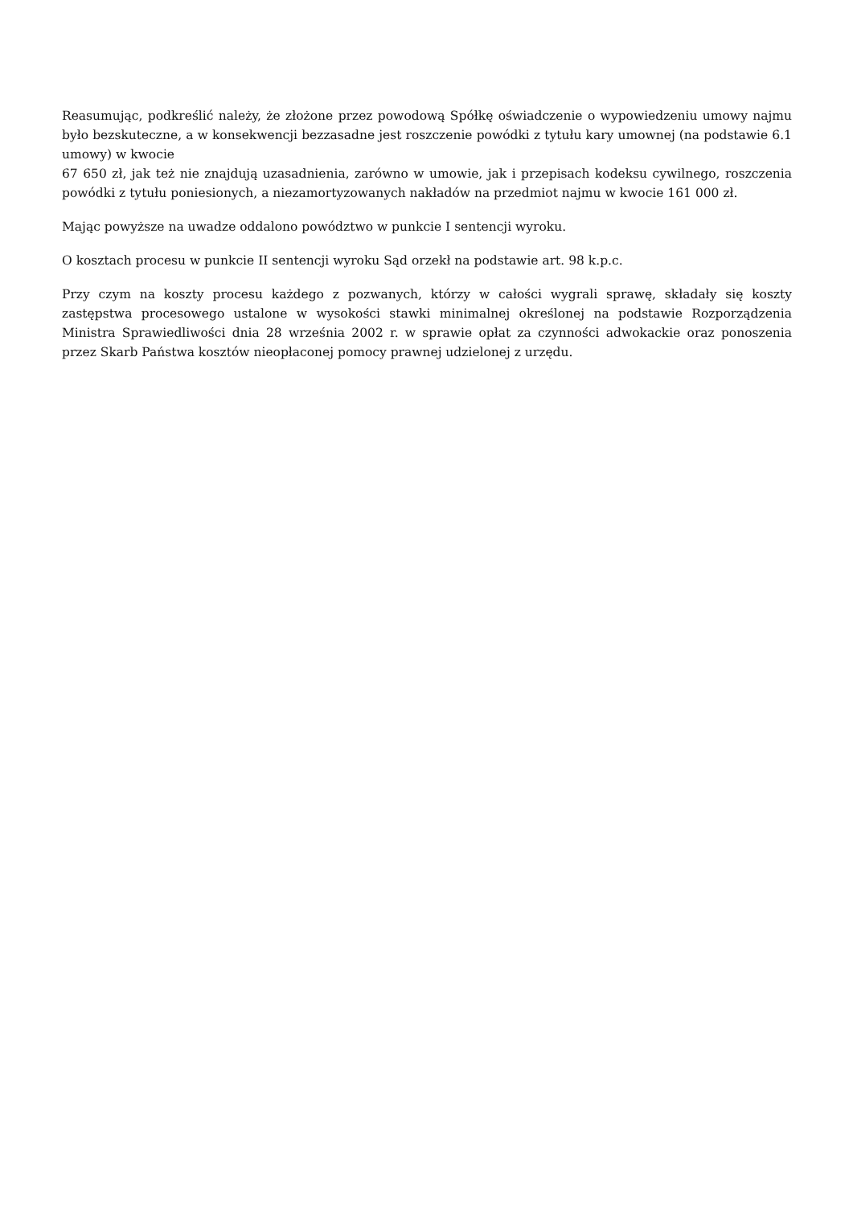Reasumując, podkreślić należy, że złożone przez powodową Spółkę oświadczenie o wypowiedzeniu umowy najmu było bezskuteczne, a w konsekwencji bezzasadne jest roszczenie powódki z tytułu kary umownej (na podstawie 6.1 umowy) w kwocie
67 650 zł, jak też nie znajdują uzasadnienia, zarówno w umowie, jak i przepisach kodeksu cywilnego, roszczenia powódki z tytułu poniesionych, a niezamortyzowanych nakładów na przedmiot najmu w kwocie 161 000 zł.
Mając powyższe na uwadze oddalono powództwo w punkcie I sentencji wyroku.
O kosztach procesu w punkcie II sentencji wyroku Sąd orzekł na podstawie art. 98 k.p.c.
Przy czym na koszty procesu każdego z pozwanych, którzy w całości wygrali sprawę, składały się koszty zastępstwa procesowego ustalone w wysokości stawki minimalnej określonej na podstawie Rozporządzenia Ministra Sprawiedliwości dnia 28 września 2002 r. w sprawie opłat za czynności adwokackie oraz ponoszenia przez Skarb Państwa kosztów nieopłaconej pomocy prawnej udzielonej z urzędu.